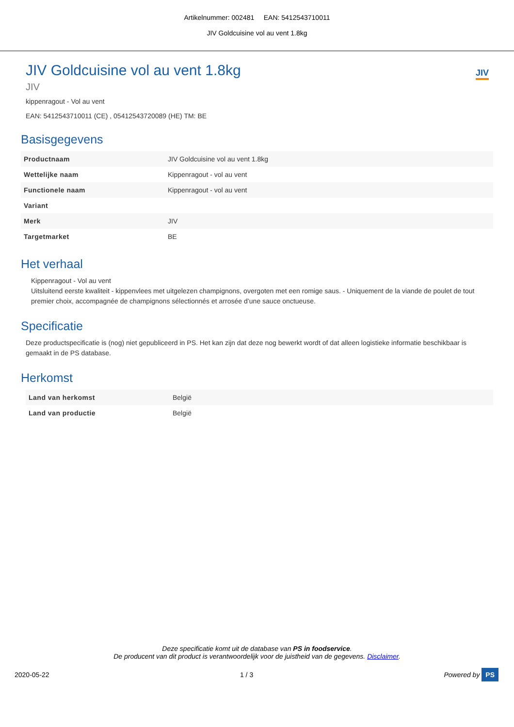Artikelnummer: 002481 EAN: 5412543710011
JIV Goldcuisine vol au vent 1.8kg
JIV
JIV Goldcuisine vol au vent 1.8kg
JIV
kippenragout - Vol au vent
EAN: 5412543710011 (CE) , 05412543720089 (HE) TM: BE
Basisgegevens
| Productnaam | JIV Goldcuisine vol au vent 1.8kg |
| Wettelijke naam | Kippenragout - vol au vent |
| Functionele naam | Kippenragout - vol au vent |
| Variant | |
| Merk | JIV |
| Targetmarket | BE |
Het verhaal
Kippenragout - Vol au vent
Uitsluitend eerste kwaliteit - kippenvlees met uitgelezen champignons, overgoten met een romige saus. - Uniquement de la viande de poulet de tout premier choix, accompagnée de champignons sélectionnés et arrosée d’une sauce onctueuse.
Specificatie
Deze productspecificatie is (nog) niet gepubliceerd in PS. Het kan zijn dat deze nog bewerkt wordt of dat alleen logistieke informatie beschikbaar is gemaakt in de PS database.
Herkomst
| Land van herkomst | België |
| Land van productie | België |
Deze specificatie komt uit de database van PS in foodservice.
De producent van dit product is verantwoordelijk voor de juistheid van de gegevens. Disclaimer.
2020-05-22 1 / 3 Powered by PS